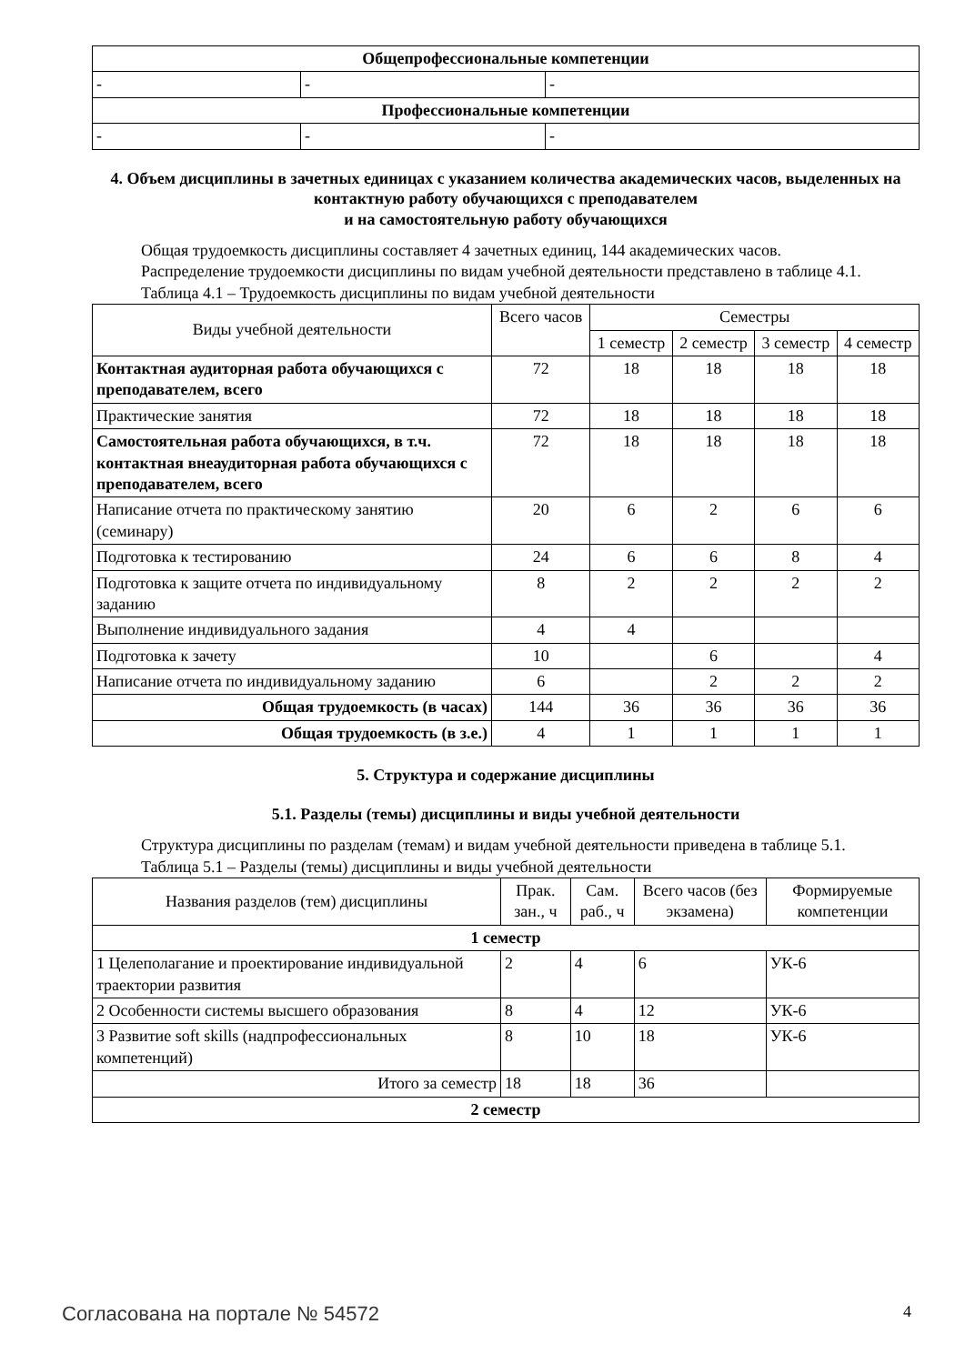| Общепрофессиональные компетенции | | |
| - | - | - |
| Профессиональные компетенции | | |
| - | - | - |
4. Объем дисциплины в зачетных единицах с указанием количества академических часов, выделенных на контактную работу обучающихся с преподавателем
и на самостоятельную работу обучающихся
Общая трудоемкость дисциплины составляет 4 зачетных единиц, 144 академических часов.
Распределение трудоемкости дисциплины по видам учебной деятельности представлено в таблице 4.1.
Таблица 4.1 – Трудоемкость дисциплины по видам учебной деятельности
| Виды учебной деятельности | Всего часов | Семестры | | | |
| | | 1 семестр | 2 семестр | 3 семестр | 4 семестр |
| Контактная аудиторная работа обучающихся с преподавателем, всего | 72 | 18 | 18 | 18 | 18 |
| Практические занятия | 72 | 18 | 18 | 18 | 18 |
| Самостоятельная работа обучающихся, в т.ч. контактная внеаудиторная работа обучающихся с преподавателем, всего | 72 | 18 | 18 | 18 | 18 |
| Написание отчета по практическому занятию (семинару) | 20 | 6 | 2 | 6 | 6 |
| Подготовка к тестированию | 24 | 6 | 6 | 8 | 4 |
| Подготовка к защите отчета по индивидуальному заданию | 8 | 2 | 2 | 2 | 2 |
| Выполнение индивидуального задания | 4 | 4 | | | |
| Подготовка к зачету | 10 | | 6 | | 4 |
| Написание отчета по индивидуальному заданию | 6 | | 2 | 2 | 2 |
| Общая трудоемкость (в часах) | 144 | 36 | 36 | 36 | 36 |
| Общая трудоемкость (в з.е.) | 4 | 1 | 1 | 1 | 1 |
5. Структура и содержание дисциплины
5.1. Разделы (темы) дисциплины и виды учебной деятельности
Структура дисциплины по разделам (темам) и видам учебной деятельности приведена в таблице 5.1.
Таблица 5.1 – Разделы (темы) дисциплины и виды учебной деятельности
| Названия разделов (тем) дисциплины | Прак. зан., ч | Сам. раб., ч | Всего часов (без экзамена) | Формируемые компетенции |
| 1 семестр | | | | |
| 1 Целеполагание и проектирование индивидуальной траектории развития | 2 | 4 | 6 | УК-6 |
| 2 Особенности системы высшего образования | 8 | 4 | 12 | УК-6 |
| 3 Развитие soft skills (надпрофессиональных компетенций) | 8 | 10 | 18 | УК-6 |
| Итого за семестр | 18 | 18 | 36 | |
| 2 семестр | | | | |
Согласована на портале № 54572 4